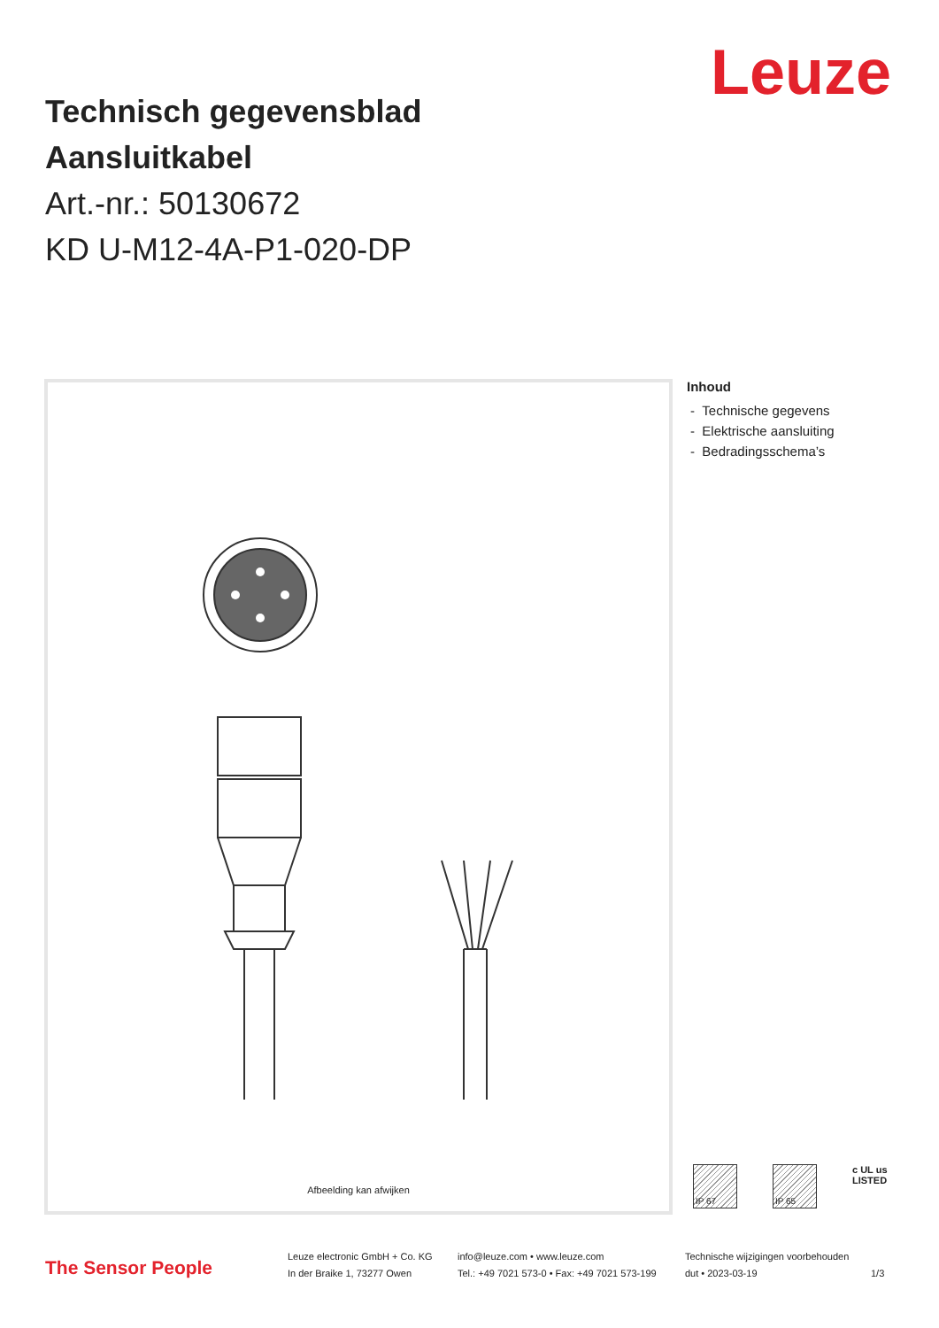Leuze
Technisch gegevensblad
Aansluitkabel
Art.-nr.: 50130672
KD U-M12-4A-P1-020-DP
Afbeelding kan afwijken
Inhoud
- Technische gegevens
- Elektrische aansluiting
- Bedradingsschema’s
IP 67 IP 65
c UL us
LISTED
The Sensor People
Leuze electronic GmbH + Co. KG
In der Braike 1, 73277 Owen
info@leuze.com • www.leuze.com
Tel.: +49 7021 573-0 • Fax: +49 7021 573-199
Technische wijzigingen voorbehouden
dut • 2023-03-19
1/3